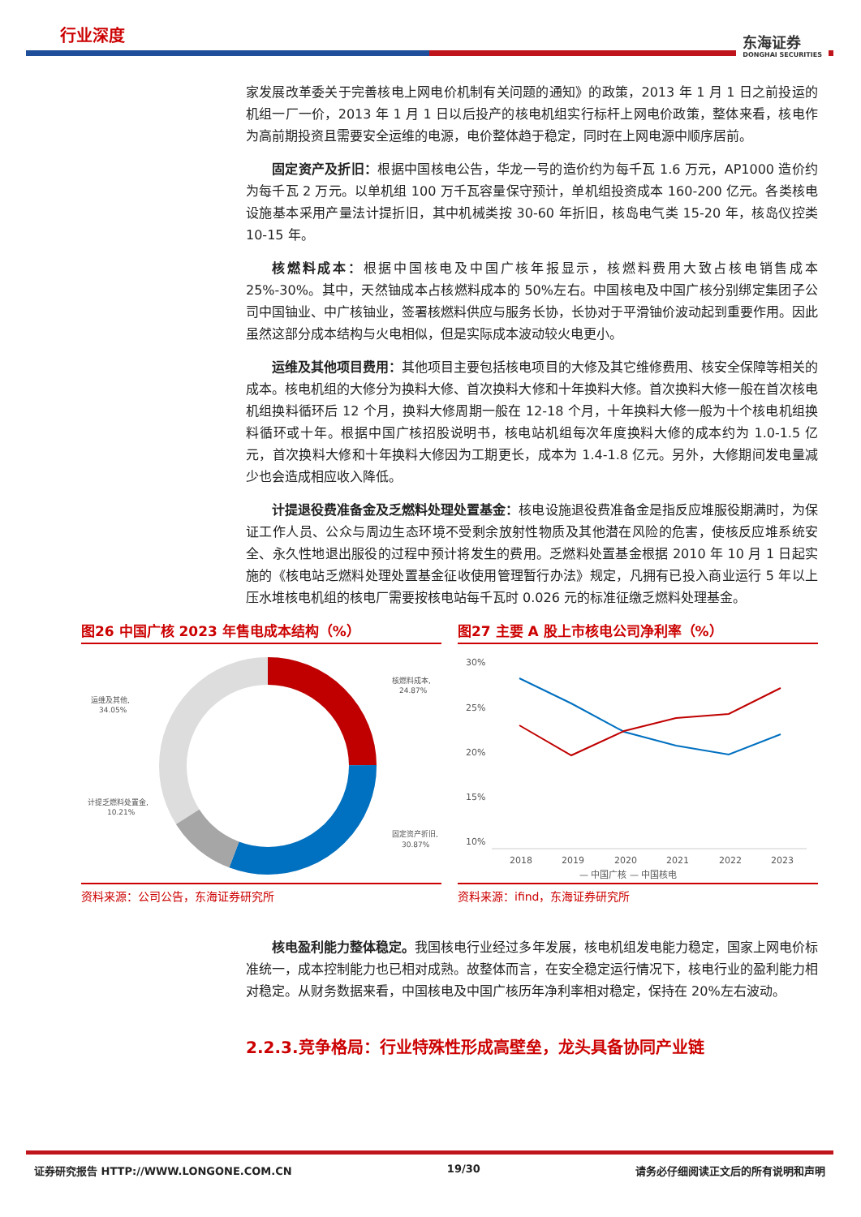行业深度
东海证券
DONGHAI SECURITIES
家发展改革委关于完善核电上网电价机制有关问题的通知》的政策，2013 年 1 月 1 日之前投运的机组一厂一价，2013 年 1 月 1 日以后投产的核电机组实行标杆上网电价政策，整体来看，核电作为高前期投资且需要安全运维的电源，电价整体趋于稳定，同时在上网电源中顺序居前。
固定资产及折旧：根据中国核电公告，华龙一号的造价约为每千瓦 1.6 万元，AP1000 造价约为每千瓦 2 万元。以单机组 100 万千瓦容量保守预计，单机组投资成本 160-200 亿元。各类核电设施基本采用产量法计提折旧，其中机械类按 30-60 年折旧，核岛电气类 15-20 年，核岛仪控类 10-15 年。
核燃料成本：根据中国核电及中国广核年报显示，核燃料费用大致占核电销售成本 25%-30%。其中，天然铀成本占核燃料成本的 50%左右。中国核电及中国广核分别绑定集团子公司中国铀业、中广核铀业，签署核燃料供应与服务长协，长协对于平滑铀价波动起到重要作用。因此虽然这部分成本结构与火电相似，但是实际成本波动较火电更小。
运维及其他项目费用：其他项目主要包括核电项目的大修及其它维修费用、核安全保障等相关的成本。核电机组的大修分为换料大修、首次换料大修和十年换料大修。首次换料大修一般在首次核电机组换料循环后 12 个月，换料大修周期一般在 12-18 个月，十年换料大修一般为十个核电机组换料循环或十年。根据中国广核招股说明书，核电站机组每次年度换料大修的成本约为 1.0-1.5 亿元，首次换料大修和十年换料大修因为工期更长，成本为 1.4-1.8 亿元。另外，大修期间发电量减少也会造成相应收入降低。
计提退役费准备金及乏燃料处理处置基金：核电设施退役费准备金是指反应堆服役期满时，为保证工作人员、公众与周边生态环境不受剩余放射性物质及其他潜在风险的危害，使核反应堆系统安全、永久性地退出服役的过程中预计将发生的费用。乏燃料处置基金根据 2010 年 10 月 1 日起实施的《核电站乏燃料处理处置基金征收使用管理暂行办法》规定，凡拥有已投入商业运行 5 年以上压水堆核电机组的核电厂需要按核电站每千瓦时 0.026 元的标准征缴乏燃料处理基金。
图26 中国广核 2023 年售电成本结构（%）
核燃料成本,
24.87%
运维及其他,
34.05%
计提乏燃料处置金,
10.21%
固定资产折旧,
30.87%
资料来源：公司公告，东海证券研究所
图27 主要 A 股上市核电公司净利率（%）
30%
25%
20%
15%
10%
2018
2019
2020
2021
2022
2023
— 中国广核 — 中国核电
资料来源：ifind，东海证券研究所
核电盈利能力整体稳定。我国核电行业经过多年发展，核电机组发电能力稳定，国家上网电价标准统一，成本控制能力也已相对成熟。故整体而言，在安全稳定运行情况下，核电行业的盈利能力相对稳定。从财务数据来看，中国核电及中国广核历年净利率相对稳定，保持在 20%左右波动。
2.2.3.竞争格局：行业特殊性形成高壁垒，龙头具备协同产业链
证券研究报告 HTTP://WWW.LONGONE.COM.CN 19/30 请务必仔细阅读正文后的所有说明和声明